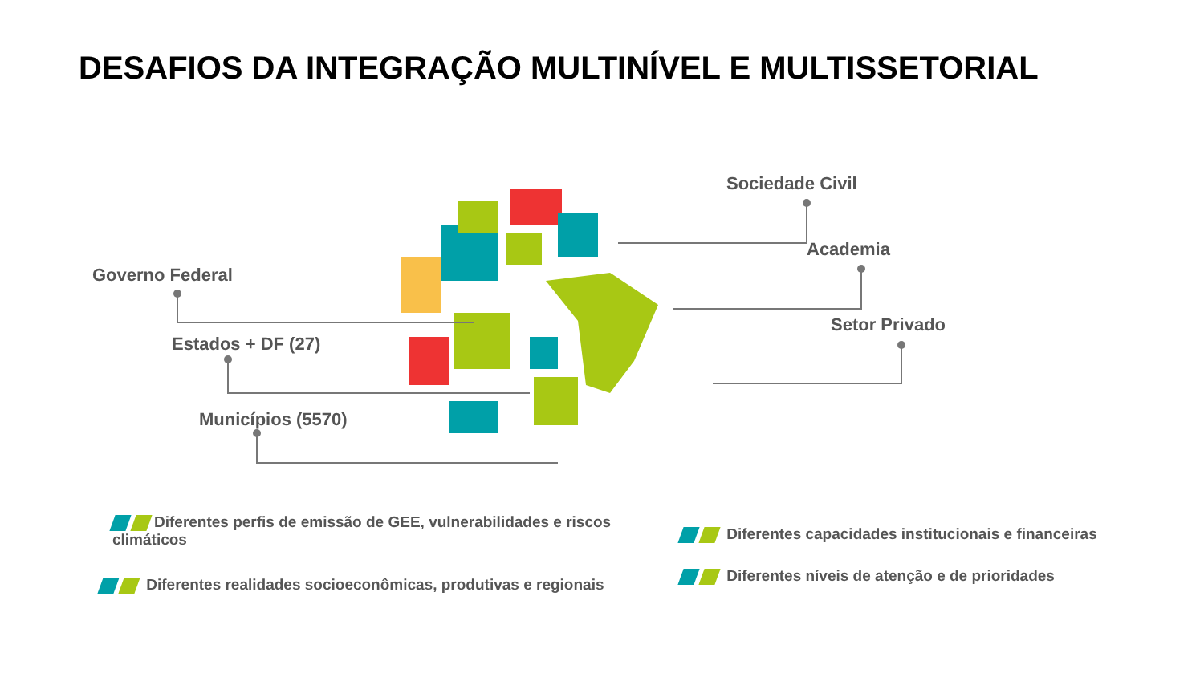DESAFIOS DA INTEGRAÇÃO MULTINÍVEL E MULTISSETORIAL
Governo Federal
Estados + DF (27)
Municípios (5570)
Sociedade Civil
Academia
Setor Privado
Diferentes perfis de emissão de GEE, vulnerabilidades e riscos climáticos
Diferentes realidades socioeconômicas, produtivas e regionais
Diferentes capacidades institucionais e financeiras
Diferentes níveis de atenção e de prioridades